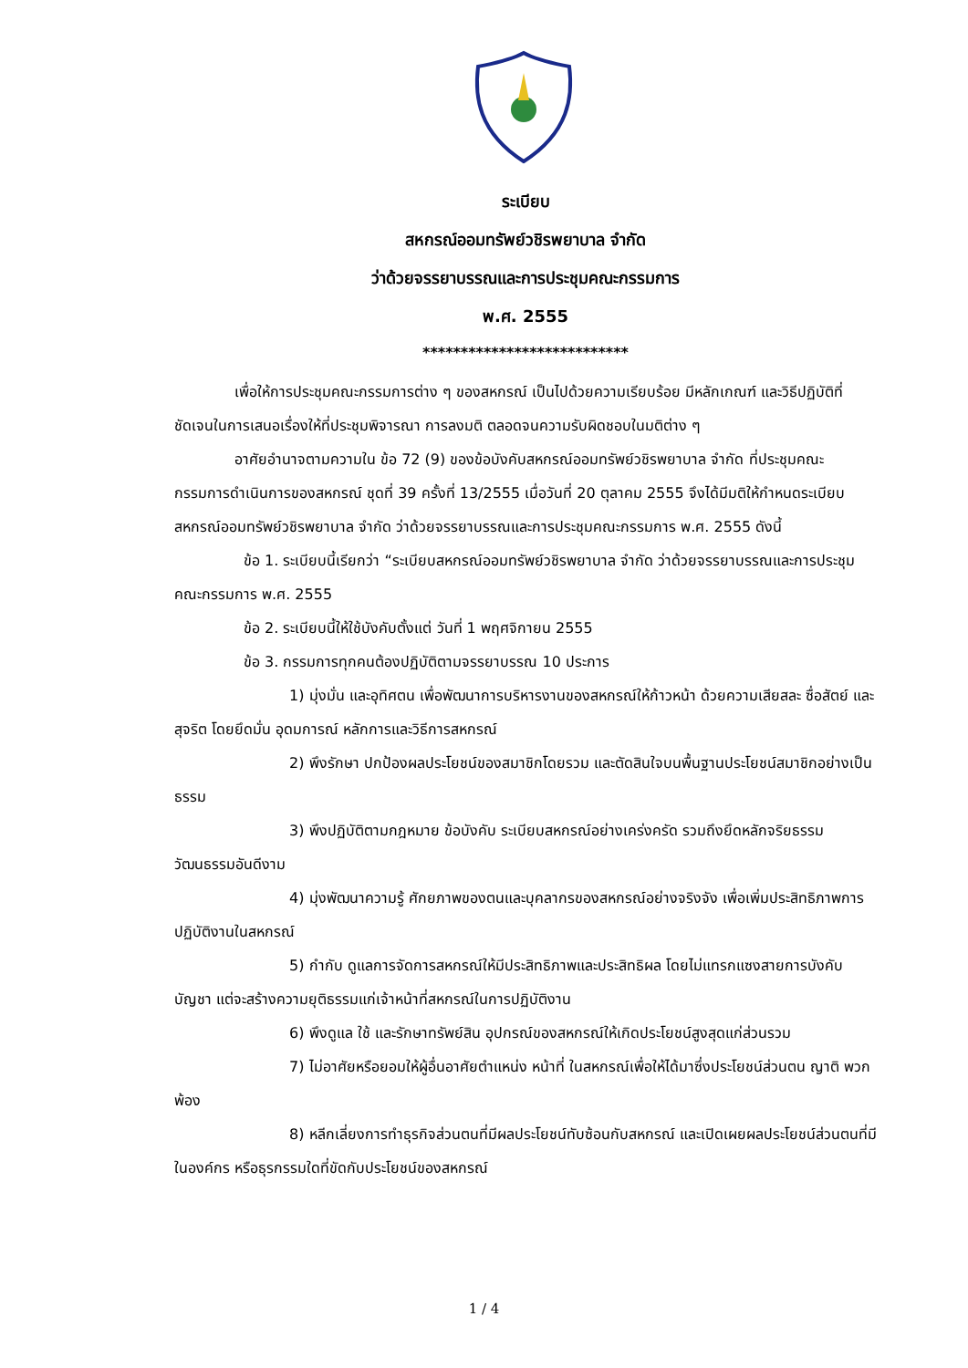ระเบียบ
สหกรณ์ออมทรัพย์วชิรพยาบาล จำกัด
ว่าด้วยจรรยาบรรณและการประชุมคณะกรรมการ
พ.ศ. 2555
***************************
เพื่อให้การประชุมคณะกรรมการต่าง ๆ ของสหกรณ์ เป็นไปด้วยความเรียบร้อย มีหลักเกณฑ์ และวิธีปฏิบัติที่ชัดเจนในการเสนอเรื่องให้ที่ประชุมพิจารณา การลงมติ ตลอดจนความรับผิดชอบในมติต่าง ๆ
อาศัยอำนาจตามความใน ข้อ 72 (9) ของข้อบังคับสหกรณ์ออมทรัพย์วชิรพยาบาล จำกัด ที่ประชุมคณะกรรมการดำเนินการของสหกรณ์ ชุดที่ 39 ครั้งที่ 13/2555 เมื่อวันที่ 20 ตุลาคม 2555 จึงได้มีมติให้กำหนดระเบียบสหกรณ์ออมทรัพย์วชิรพยาบาล จำกัด ว่าด้วยจรรยาบรรณและการประชุมคณะกรรมการ พ.ศ. 2555 ดังนี้
ข้อ 1. ระเบียบนี้เรียกว่า “ระเบียบสหกรณ์ออมทรัพย์วชิรพยาบาล จำกัด ว่าด้วยจรรยาบรรณและการประชุมคณะกรรมการ พ.ศ. 2555
ข้อ 2. ระเบียบนี้ให้ใช้บังคับตั้งแต่ วันที่ 1 พฤศจิกายน 2555
ข้อ 3. กรรมการทุกคนต้องปฏิบัติตามจรรยาบรรณ 10 ประการ
1) มุ่งมั่น และอุทิศตน เพื่อพัฒนาการบริหารงานของสหกรณ์ให้ก้าวหน้า ด้วยความเสียสละ ซื่อสัตย์ และสุจริต โดยยึดมั่น อุดมการณ์ หลักการและวิธีการสหกรณ์
2) พึงรักษา ปกป้องผลประโยชน์ของสมาชิกโดยรวม และตัดสินใจบนพื้นฐานประโยชน์สมาชิกอย่างเป็นธรรม
3) พึงปฏิบัติตามกฎหมาย ข้อบังคับ ระเบียบสหกรณ์อย่างเคร่งครัด รวมถึงยึดหลักจริยธรรม วัฒนธรรมอันดีงาม
4) มุ่งพัฒนาความรู้ ศักยภาพของตนและบุคลากรของสหกรณ์อย่างจริงจัง เพื่อเพิ่มประสิทธิภาพการปฏิบัติงานในสหกรณ์
5) กำกับ ดูแลการจัดการสหกรณ์ให้มีประสิทธิภาพและประสิทธิผล โดยไม่แทรกแซงสายการบังคับบัญชา แต่จะสร้างความยุติธรรมแก่เจ้าหน้าที่สหกรณ์ในการปฏิบัติงาน
6) พึงดูแล ใช้ และรักษาทรัพย์สิน อุปกรณ์ของสหกรณ์ให้เกิดประโยชน์สูงสุดแก่ส่วนรวม
7) ไม่อาศัยหรือยอมให้ผู้อื่นอาศัยตำแหน่ง หน้าที่ ในสหกรณ์เพื่อให้ได้มาซึ่งประโยชน์ส่วนตน ญาติ พวกพ้อง
8) หลีกเลี่ยงการทำธุรกิจส่วนตนที่มีผลประโยชน์ทับซ้อนกับสหกรณ์ และเปิดเผยผลประโยชน์ส่วนตนที่มีในองค์กร หรือธุรกรรมใดที่ขัดกับประโยชน์ของสหกรณ์
1 / 4